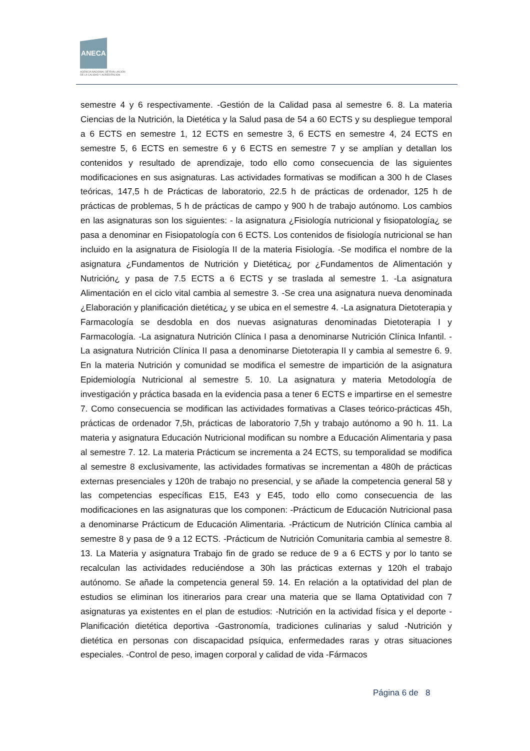ANECA
AGENCIA NACIONAL DE EVALUACIÓN
DE LA CALIDAD Y ACREDITACIÓN
semestre 4 y 6 respectivamente. -Gestión de la Calidad pasa al semestre 6. 8. La materia Ciencias de la Nutrición, la Dietética y la Salud pasa de 54 a 60 ECTS y su despliegue temporal a 6 ECTS en semestre 1, 12 ECTS en semestre 3, 6 ECTS en semestre 4, 24 ECTS en semestre 5, 6 ECTS en semestre 6 y 6 ECTS en semestre 7 y se amplían y detallan los contenidos y resultado de aprendizaje, todo ello como consecuencia de las siguientes modificaciones en sus asignaturas. Las actividades formativas se modifican a 300 h de Clases teóricas, 147,5 h de Prácticas de laboratorio, 22.5 h de prácticas de ordenador, 125 h de prácticas de problemas, 5 h de prácticas de campo y 900 h de trabajo autónomo. Los cambios en las asignaturas son los siguientes: - la asignatura ¿Fisiología nutricional y fisiopatología¿ se pasa a denominar en Fisiopatología con 6 ECTS. Los contenidos de fisiología nutricional se han incluido en la asignatura de Fisiología II de la materia Fisiología. -Se modifica el nombre de la asignatura ¿Fundamentos de Nutrición y Dietética¿ por ¿Fundamentos de Alimentación y Nutrición¿ y pasa de 7.5 ECTS a 6 ECTS y se traslada al semestre 1. -La asignatura Alimentación en el ciclo vital cambia al semestre 3. -Se crea una asignatura nueva denominada ¿Elaboración y planificación dietética¿ y se ubica en el semestre 4. -La asignatura Dietoterapia y Farmacología se desdobla en dos nuevas asignaturas denominadas Dietoterapia I y Farmacología. -La asignatura Nutrición Clínica I pasa a denominarse Nutrición Clínica Infantil. -La asignatura Nutrición Clínica II pasa a denominarse Dietoterapia II y cambia al semestre 6. 9. En la materia Nutrición y comunidad se modifica el semestre de impartición de la asignatura Epidemiología Nutricional al semestre 5. 10. La asignatura y materia Metodología de investigación y práctica basada en la evidencia pasa a tener 6 ECTS e impartirse en el semestre 7. Como consecuencia se modifican las actividades formativas a Clases teórico-prácticas 45h, prácticas de ordenador 7,5h, prácticas de laboratorio 7,5h y trabajo autónomo a 90 h. 11. La materia y asignatura Educación Nutricional modifican su nombre a Educación Alimentaria y pasa al semestre 7. 12. La materia Prácticum se incrementa a 24 ECTS, su temporalidad se modifica al semestre 8 exclusivamente, las actividades formativas se incrementan a 480h de prácticas externas presenciales y 120h de trabajo no presencial, y se añade la competencia general 58 y las competencias específicas E15, E43 y E45, todo ello como consecuencia de las modificaciones en las asignaturas que los componen: -Prácticum de Educación Nutricional pasa a denominarse Prácticum de Educación Alimentaria. -Prácticum de Nutrición Clínica cambia al semestre 8 y pasa de 9 a 12 ECTS. -Prácticum de Nutrición Comunitaria cambia al semestre 8. 13. La Materia y asignatura Trabajo fin de grado se reduce de 9 a 6 ECTS y por lo tanto se recalculan las actividades reduciéndose a 30h las prácticas externas y 120h el trabajo autónomo. Se añade la competencia general 59. 14. En relación a la optatividad del plan de estudios se eliminan los itinerarios para crear una materia que se llama Optatividad con 7 asignaturas ya existentes en el plan de estudios: -Nutrición en la actividad física y el deporte -Planificación dietética deportiva -Gastronomía, tradiciones culinarias y salud -Nutrición y dietética en personas con discapacidad psíquica, enfermedades raras y otras situaciones especiales. -Control de peso, imagen corporal y calidad de vida -Fármacos
Página 6 de 8